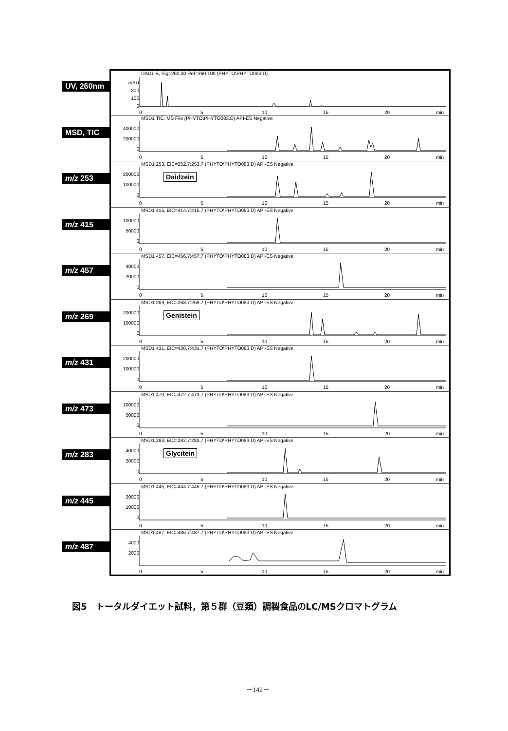UV, 260nm
DAD1 B, Sig=260,30 Ref=360,100 (PHYTO\PHYTO083.D)
mAU
200
100
0
0 5 10 15 20 min
MSD, TIC
MSD1 TIC, MS File (PHYTO\PHYTO083.D) API-ES Negative
400000
200000
0
0 5 10 15 20 min
m/z 253
MSD1 253, EIC=252.7:253.7 (PHYTO\PHYTO083.D) API-ES Negative
200000
100000
0
Daidzein
0 5 10 15 20 min
m/z 415
MSD1 415, EIC=414.7:415.7 (PHYTO\PHYTO083.D) API-ES Negative
100000
50000
0
0 5 10 15 20 min
m/z 457
MSD1 457, EIC=456.7:457.7 (PHYTO\PHYTO083.D) API-ES Negative
40000
20000
0
0 5 10 15 20 min
m/z 269
MSD1 269, EIC=268.7:269.7 (PHYTO\PHYTO083.D) API-ES Negative
200000
100000
0
Genistein
0 5 10 15 20 min
m/z 431
MSD1 431, EIC=430.7:431.7 (PHYTO\PHYTO083.D) API-ES Negative
200000
100000
0
0 5 10 15 20 min
m/z 473
MSD1 473, EIC=472.7:473.7 (PHYTO\PHYTO083.D) API-ES Negative
100000
50000
0
0 5 10 15 20 min
m/z 283
MSD1 283, EIC=282.7:283.7 (PHYTO\PHYTO083.D) API-ES Negative
40000
20000
0
Glycitein
0 5 10 15 20 min
m/z 445
MSD1 445, EIC=444.7:445.7 (PHYTO\PHYTO083.D) API-ES Negative
20000
10000
0
0 5 10 15 20 min
m/z 487
MSD1 487, EIC=486.7:487.7 (PHYTO\PHYTO083.D) API-ES Negative
4000
2000
0 5 10 15 20 min
図5　トータルダイエット試料，第５群（豆類）調製食品のLC/MSクロマトグラム
－142－